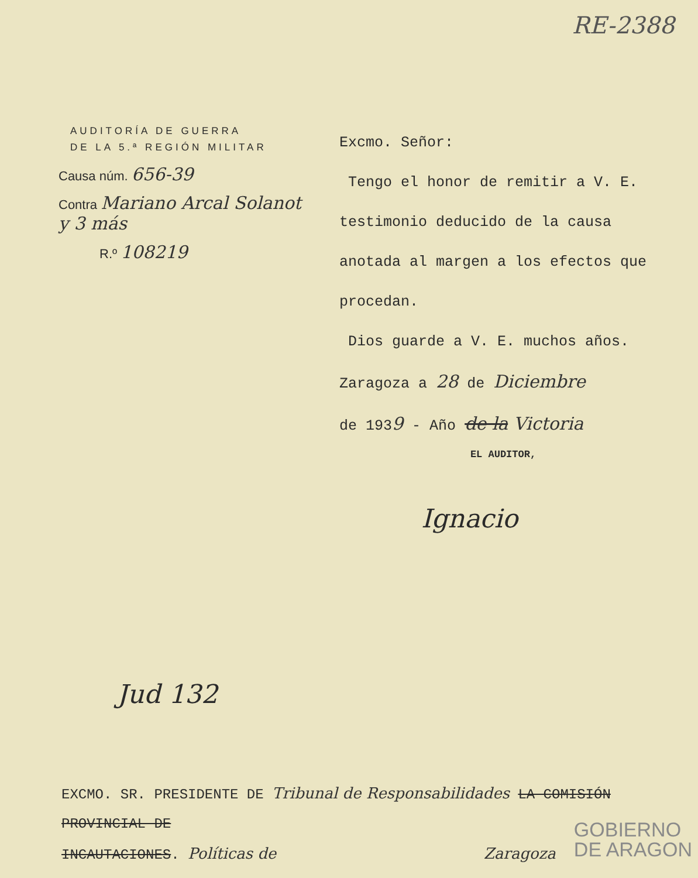RE-2388
AUDITORÍA DE GUERRA
DE LA 5.ª REGIÓN MILITAR
Causa núm. 656-39
Contra Mariano Arcal Solanot y 3 más
R.º 108219
Excmo. Señor:
Tengo el honor de remitir a V. E. testimonio deducido de la causa anotada al margen a los efectos que procedan.
Dios guarde a V. E. muchos años.
Zaragoza a 28 de Diciembre
de 1939 - Año de la Victoria
EL AUDITOR,
Ignacio
Jud 132
EXCMO. SR. PRESIDENTE DE Tribunal de Responsabilidades LA COMISIÓN PROVINCIAL DE
INCAUTACIONES. Políticas de Zaragoza
GOBIERNO
DE ARAGON